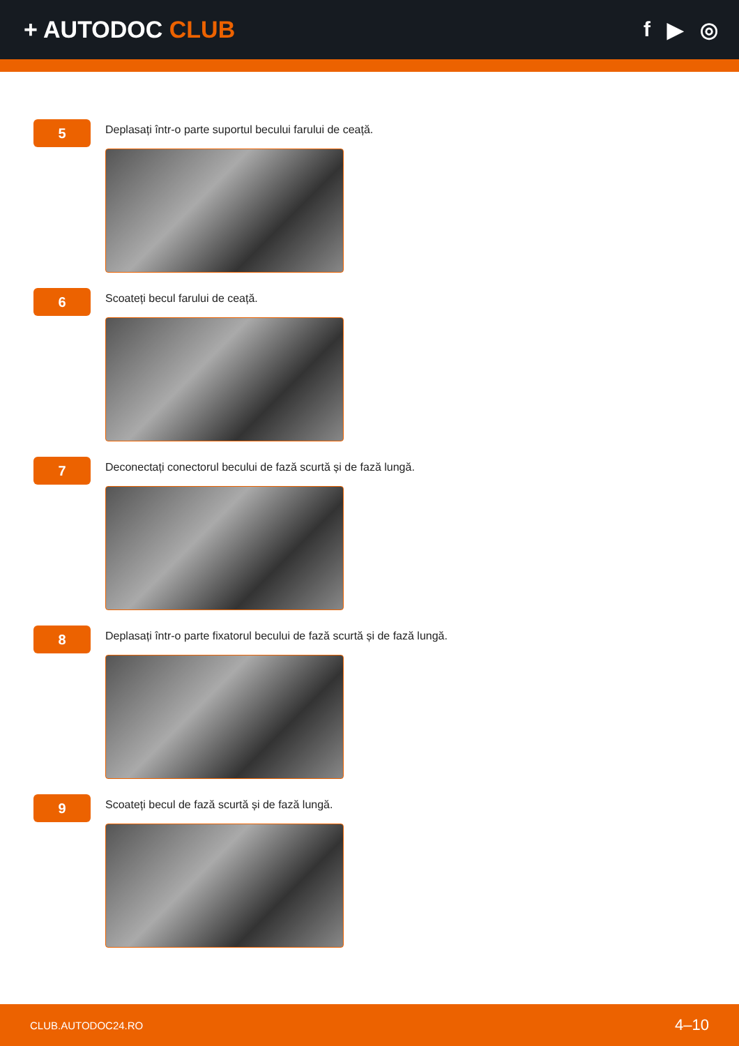+ AUTODOC CLUB f ▶ ◎
5
Deplasați într-o parte suportul becului farului de ceață.
6
Scoateți becul farului de ceață.
7
Deconectați conectorul becului de fază scurtă și de fază lungă.
8
Deplasați într-o parte fixatorul becului de fază scurtă și de fază lungă.
9
Scoateți becul de fază scurtă și de fază lungă.
CLUB.AUTODOC24.RO 4–10